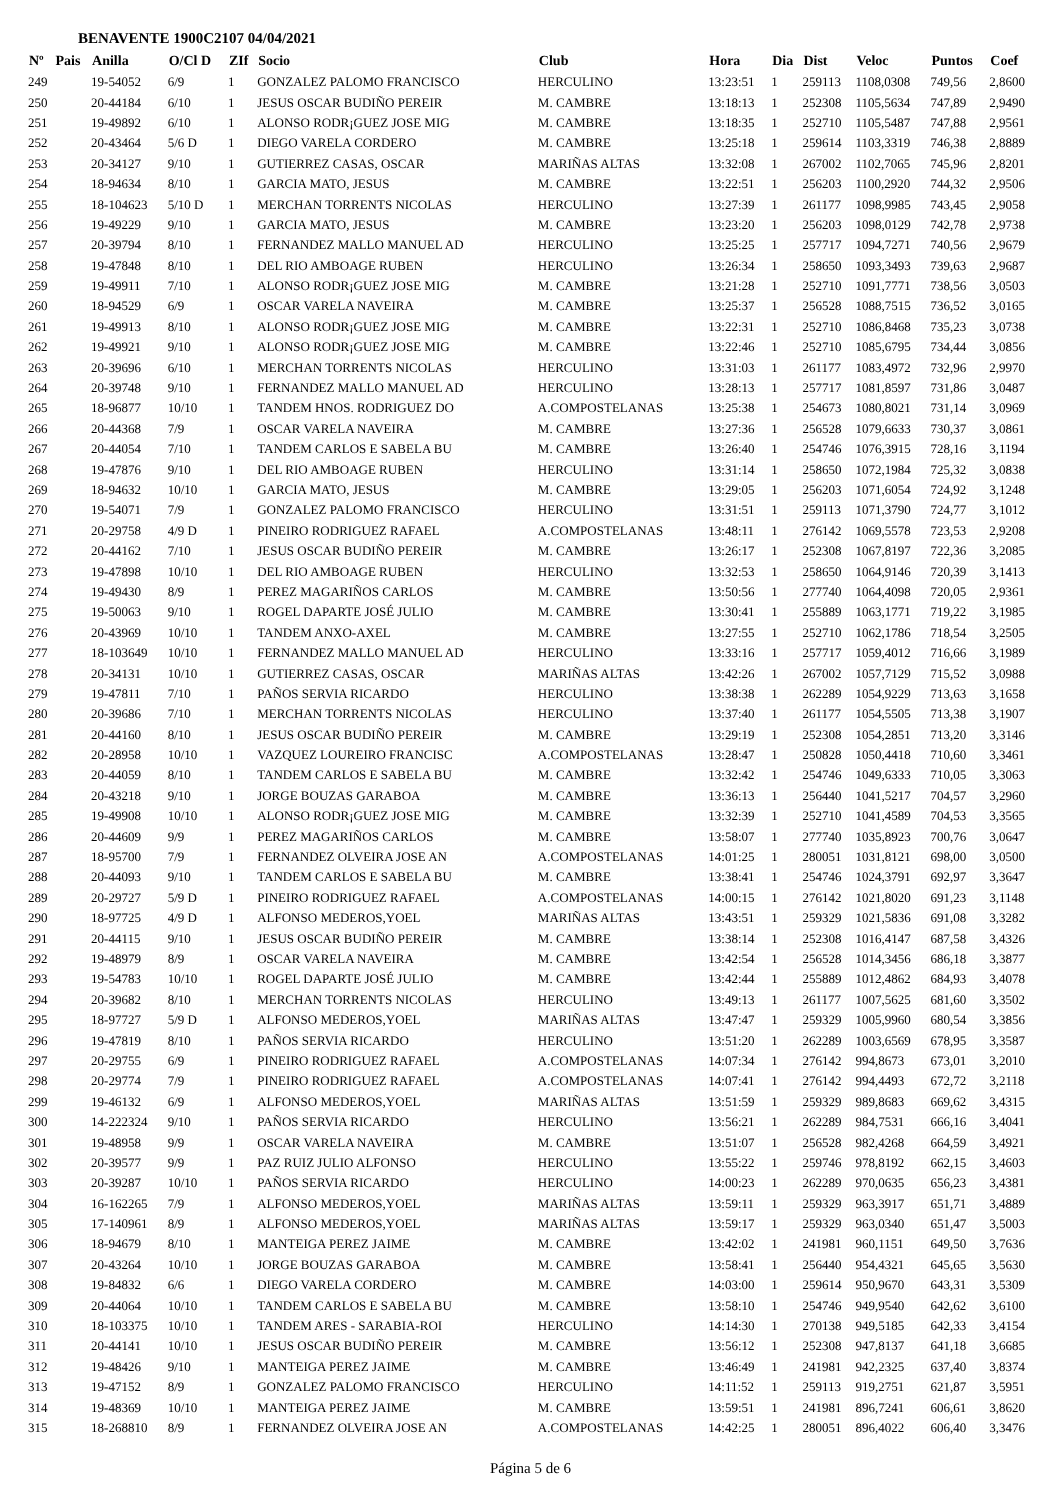BENAVENTE 1900C2107 04/04/2021
| Nº | Pais | Anilla | O/Cl D | ZIf | Socio | Club | Hora | Dia | Dist | Veloc | Puntos | Coef |
| --- | --- | --- | --- | --- | --- | --- | --- | --- | --- | --- | --- | --- |
| 249 | | 19-54052 | 6/9 | 1 | GONZALEZ PALOMO FRANCISCO | HERCULINO | 13:23:51 | 1 | 259113 | 1108,0308 | 749,56 | 2,8600 |
| 250 | | 20-44184 | 6/10 | 1 | JESUS OSCAR BUDIÑO PEREIR | M. CAMBRE | 13:18:13 | 1 | 252308 | 1105,5634 | 747,89 | 2,9490 |
| 251 | | 19-49892 | 6/10 | 1 | ALONSO RODR¡GUEZ JOSE MIG | M. CAMBRE | 13:18:35 | 1 | 252710 | 1105,5487 | 747,88 | 2,9561 |
| 252 | | 20-43464 | 5/6 D | 1 | DIEGO VARELA CORDERO | M. CAMBRE | 13:25:18 | 1 | 259614 | 1103,3319 | 746,38 | 2,8889 |
| 253 | | 20-34127 | 9/10 | 1 | GUTIERREZ CASAS, OSCAR | MARIÑAS ALTAS | 13:32:08 | 1 | 267002 | 1102,7065 | 745,96 | 2,8201 |
| 254 | | 18-94634 | 8/10 | 1 | GARCIA MATO, JESUS | M. CAMBRE | 13:22:51 | 1 | 256203 | 1100,2920 | 744,32 | 2,9506 |
| 255 | | 18-104623 | 5/10 D | 1 | MERCHAN TORRENTS NICOLAS | HERCULINO | 13:27:39 | 1 | 261177 | 1098,9985 | 743,45 | 2,9058 |
| 256 | | 19-49229 | 9/10 | 1 | GARCIA MATO, JESUS | M. CAMBRE | 13:23:20 | 1 | 256203 | 1098,0129 | 742,78 | 2,9738 |
| 257 | | 20-39794 | 8/10 | 1 | FERNANDEZ MALLO MANUEL AD | HERCULINO | 13:25:25 | 1 | 257717 | 1094,7271 | 740,56 | 2,9679 |
| 258 | | 19-47848 | 8/10 | 1 | DEL RIO AMBOAGE RUBEN | HERCULINO | 13:26:34 | 1 | 258650 | 1093,3493 | 739,63 | 2,9687 |
| 259 | | 19-49911 | 7/10 | 1 | ALONSO RODR¡GUEZ JOSE MIG | M. CAMBRE | 13:21:28 | 1 | 252710 | 1091,7771 | 738,56 | 3,0503 |
| 260 | | 18-94529 | 6/9 | 1 | OSCAR VARELA NAVEIRA | M. CAMBRE | 13:25:37 | 1 | 256528 | 1088,7515 | 736,52 | 3,0165 |
| 261 | | 19-49913 | 8/10 | 1 | ALONSO RODR¡GUEZ JOSE MIG | M. CAMBRE | 13:22:31 | 1 | 252710 | 1086,8468 | 735,23 | 3,0738 |
| 262 | | 19-49921 | 9/10 | 1 | ALONSO RODR¡GUEZ JOSE MIG | M. CAMBRE | 13:22:46 | 1 | 252710 | 1085,6795 | 734,44 | 3,0856 |
| 263 | | 20-39696 | 6/10 | 1 | MERCHAN TORRENTS NICOLAS | HERCULINO | 13:31:03 | 1 | 261177 | 1083,4972 | 732,96 | 2,9970 |
| 264 | | 20-39748 | 9/10 | 1 | FERNANDEZ MALLO MANUEL AD | HERCULINO | 13:28:13 | 1 | 257717 | 1081,8597 | 731,86 | 3,0487 |
| 265 | | 18-96877 | 10/10 | 1 | TANDEM HNOS. RODRIGUEZ DO | A.COMPOSTELANAS | 13:25:38 | 1 | 254673 | 1080,8021 | 731,14 | 3,0969 |
| 266 | | 20-44368 | 7/9 | 1 | OSCAR VARELA NAVEIRA | M. CAMBRE | 13:27:36 | 1 | 256528 | 1079,6633 | 730,37 | 3,0861 |
| 267 | | 20-44054 | 7/10 | 1 | TANDEM CARLOS E SABELA BU | M. CAMBRE | 13:26:40 | 1 | 254746 | 1076,3915 | 728,16 | 3,1194 |
| 268 | | 19-47876 | 9/10 | 1 | DEL RIO AMBOAGE RUBEN | HERCULINO | 13:31:14 | 1 | 258650 | 1072,1984 | 725,32 | 3,0838 |
| 269 | | 18-94632 | 10/10 | 1 | GARCIA MATO, JESUS | M. CAMBRE | 13:29:05 | 1 | 256203 | 1071,6054 | 724,92 | 3,1248 |
| 270 | | 19-54071 | 7/9 | 1 | GONZALEZ PALOMO FRANCISCO | HERCULINO | 13:31:51 | 1 | 259113 | 1071,3790 | 724,77 | 3,1012 |
| 271 | | 20-29758 | 4/9 D | 1 | PINEIRO RODRIGUEZ RAFAEL | A.COMPOSTELANAS | 13:48:11 | 1 | 276142 | 1069,5578 | 723,53 | 2,9208 |
| 272 | | 20-44162 | 7/10 | 1 | JESUS OSCAR BUDIÑO PEREIR | M. CAMBRE | 13:26:17 | 1 | 252308 | 1067,8197 | 722,36 | 3,2085 |
| 273 | | 19-47898 | 10/10 | 1 | DEL RIO AMBOAGE RUBEN | HERCULINO | 13:32:53 | 1 | 258650 | 1064,9146 | 720,39 | 3,1413 |
| 274 | | 19-49430 | 8/9 | 1 | PEREZ MAGARIÑOS CARLOS | M. CAMBRE | 13:50:56 | 1 | 277740 | 1064,4098 | 720,05 | 2,9361 |
| 275 | | 19-50063 | 9/10 | 1 | ROGEL DAPARTE JOSÉ JULIO | M. CAMBRE | 13:30:41 | 1 | 255889 | 1063,1771 | 719,22 | 3,1985 |
| 276 | | 20-43969 | 10/10 | 1 | TANDEM ANXO-AXEL | M. CAMBRE | 13:27:55 | 1 | 252710 | 1062,1786 | 718,54 | 3,2505 |
| 277 | | 18-103649 | 10/10 | 1 | FERNANDEZ MALLO MANUEL AD | HERCULINO | 13:33:16 | 1 | 257717 | 1059,4012 | 716,66 | 3,1989 |
| 278 | | 20-34131 | 10/10 | 1 | GUTIERREZ CASAS, OSCAR | MARIÑAS ALTAS | 13:42:26 | 1 | 267002 | 1057,7129 | 715,52 | 3,0988 |
| 279 | | 19-47811 | 7/10 | 1 | PAÑOS SERVIA RICARDO | HERCULINO | 13:38:38 | 1 | 262289 | 1054,9229 | 713,63 | 3,1658 |
| 280 | | 20-39686 | 7/10 | 1 | MERCHAN TORRENTS NICOLAS | HERCULINO | 13:37:40 | 1 | 261177 | 1054,5505 | 713,38 | 3,1907 |
| 281 | | 20-44160 | 8/10 | 1 | JESUS OSCAR BUDIÑO PEREIR | M. CAMBRE | 13:29:19 | 1 | 252308 | 1054,2851 | 713,20 | 3,3146 |
| 282 | | 20-28958 | 10/10 | 1 | VAZQUEZ LOUREIRO FRANCISC | A.COMPOSTELANAS | 13:28:47 | 1 | 250828 | 1050,4418 | 710,60 | 3,3461 |
| 283 | | 20-44059 | 8/10 | 1 | TANDEM CARLOS E SABELA BU | M. CAMBRE | 13:32:42 | 1 | 254746 | 1049,6333 | 710,05 | 3,3063 |
| 284 | | 20-43218 | 9/10 | 1 | JORGE BOUZAS GARABOA | M. CAMBRE | 13:36:13 | 1 | 256440 | 1041,5217 | 704,57 | 3,2960 |
| 285 | | 19-49908 | 10/10 | 1 | ALONSO RODR¡GUEZ JOSE MIG | M. CAMBRE | 13:32:39 | 1 | 252710 | 1041,4589 | 704,53 | 3,3565 |
| 286 | | 20-44609 | 9/9 | 1 | PEREZ MAGARIÑOS CARLOS | M. CAMBRE | 13:58:07 | 1 | 277740 | 1035,8923 | 700,76 | 3,0647 |
| 287 | | 18-95700 | 7/9 | 1 | FERNANDEZ OLVEIRA JOSE AN | A.COMPOSTELANAS | 14:01:25 | 1 | 280051 | 1031,8121 | 698,00 | 3,0500 |
| 288 | | 20-44093 | 9/10 | 1 | TANDEM CARLOS E SABELA BU | M. CAMBRE | 13:38:41 | 1 | 254746 | 1024,3791 | 692,97 | 3,3647 |
| 289 | | 20-29727 | 5/9 D | 1 | PINEIRO RODRIGUEZ RAFAEL | A.COMPOSTELANAS | 14:00:15 | 1 | 276142 | 1021,8020 | 691,23 | 3,1148 |
| 290 | | 18-97725 | 4/9 D | 1 | ALFONSO MEDEROS,YOEL | MARIÑAS ALTAS | 13:43:51 | 1 | 259329 | 1021,5836 | 691,08 | 3,3282 |
| 291 | | 20-44115 | 9/10 | 1 | JESUS OSCAR BUDIÑO PEREIR | M. CAMBRE | 13:38:14 | 1 | 252308 | 1016,4147 | 687,58 | 3,4326 |
| 292 | | 19-48979 | 8/9 | 1 | OSCAR VARELA NAVEIRA | M. CAMBRE | 13:42:54 | 1 | 256528 | 1014,3456 | 686,18 | 3,3877 |
| 293 | | 19-54783 | 10/10 | 1 | ROGEL DAPARTE JOSÉ JULIO | M. CAMBRE | 13:42:44 | 1 | 255889 | 1012,4862 | 684,93 | 3,4078 |
| 294 | | 20-39682 | 8/10 | 1 | MERCHAN TORRENTS NICOLAS | HERCULINO | 13:49:13 | 1 | 261177 | 1007,5625 | 681,60 | 3,3502 |
| 295 | | 18-97727 | 5/9 D | 1 | ALFONSO MEDEROS,YOEL | MARIÑAS ALTAS | 13:47:47 | 1 | 259329 | 1005,9960 | 680,54 | 3,3856 |
| 296 | | 19-47819 | 8/10 | 1 | PAÑOS SERVIA RICARDO | HERCULINO | 13:51:20 | 1 | 262289 | 1003,6569 | 678,95 | 3,3587 |
| 297 | | 20-29755 | 6/9 | 1 | PINEIRO RODRIGUEZ RAFAEL | A.COMPOSTELANAS | 14:07:34 | 1 | 276142 | 994,8673 | 673,01 | 3,2010 |
| 298 | | 20-29774 | 7/9 | 1 | PINEIRO RODRIGUEZ RAFAEL | A.COMPOSTELANAS | 14:07:41 | 1 | 276142 | 994,4493 | 672,72 | 3,2118 |
| 299 | | 19-46132 | 6/9 | 1 | ALFONSO MEDEROS,YOEL | MARIÑAS ALTAS | 13:51:59 | 1 | 259329 | 989,8683 | 669,62 | 3,4315 |
| 300 | | 14-222324 | 9/10 | 1 | PAÑOS SERVIA RICARDO | HERCULINO | 13:56:21 | 1 | 262289 | 984,7531 | 666,16 | 3,4041 |
| 301 | | 19-48958 | 9/9 | 1 | OSCAR VARELA NAVEIRA | M. CAMBRE | 13:51:07 | 1 | 256528 | 982,4268 | 664,59 | 3,4921 |
| 302 | | 20-39577 | 9/9 | 1 | PAZ RUIZ JULIO ALFONSO | HERCULINO | 13:55:22 | 1 | 259746 | 978,8192 | 662,15 | 3,4603 |
| 303 | | 20-39287 | 10/10 | 1 | PAÑOS SERVIA RICARDO | HERCULINO | 14:00:23 | 1 | 262289 | 970,0635 | 656,23 | 3,4381 |
| 304 | | 16-162265 | 7/9 | 1 | ALFONSO MEDEROS,YOEL | MARIÑAS ALTAS | 13:59:11 | 1 | 259329 | 963,3917 | 651,71 | 3,4889 |
| 305 | | 17-140961 | 8/9 | 1 | ALFONSO MEDEROS,YOEL | MARIÑAS ALTAS | 13:59:17 | 1 | 259329 | 963,0340 | 651,47 | 3,5003 |
| 306 | | 18-94679 | 8/10 | 1 | MANTEIGA PEREZ JAIME | M. CAMBRE | 13:42:02 | 1 | 241981 | 960,1151 | 649,50 | 3,7636 |
| 307 | | 20-43264 | 10/10 | 1 | JORGE BOUZAS GARABOA | M. CAMBRE | 13:58:41 | 1 | 256440 | 954,4321 | 645,65 | 3,5630 |
| 308 | | 19-84832 | 6/6 | 1 | DIEGO VARELA CORDERO | M. CAMBRE | 14:03:00 | 1 | 259614 | 950,9670 | 643,31 | 3,5309 |
| 309 | | 20-44064 | 10/10 | 1 | TANDEM CARLOS E SABELA BU | M. CAMBRE | 13:58:10 | 1 | 254746 | 949,9540 | 642,62 | 3,6100 |
| 310 | | 18-103375 | 10/10 | 1 | TANDEM ARES - SARABIA-ROI | HERCULINO | 14:14:30 | 1 | 270138 | 949,5185 | 642,33 | 3,4154 |
| 311 | | 20-44141 | 10/10 | 1 | JESUS OSCAR BUDIÑO PEREIR | M. CAMBRE | 13:56:12 | 1 | 252308 | 947,8137 | 641,18 | 3,6685 |
| 312 | | 19-48426 | 9/10 | 1 | MANTEIGA PEREZ JAIME | M. CAMBRE | 13:46:49 | 1 | 241981 | 942,2325 | 637,40 | 3,8374 |
| 313 | | 19-47152 | 8/9 | 1 | GONZALEZ PALOMO FRANCISCO | HERCULINO | 14:11:52 | 1 | 259113 | 919,2751 | 621,87 | 3,5951 |
| 314 | | 19-48369 | 10/10 | 1 | MANTEIGA PEREZ JAIME | M. CAMBRE | 13:59:51 | 1 | 241981 | 896,7241 | 606,61 | 3,8620 |
| 315 | | 18-268810 | 8/9 | 1 | FERNANDEZ OLVEIRA JOSE AN | A.COMPOSTELANAS | 14:42:25 | 1 | 280051 | 896,4022 | 606,40 | 3,3476 |
Página 5 de 6